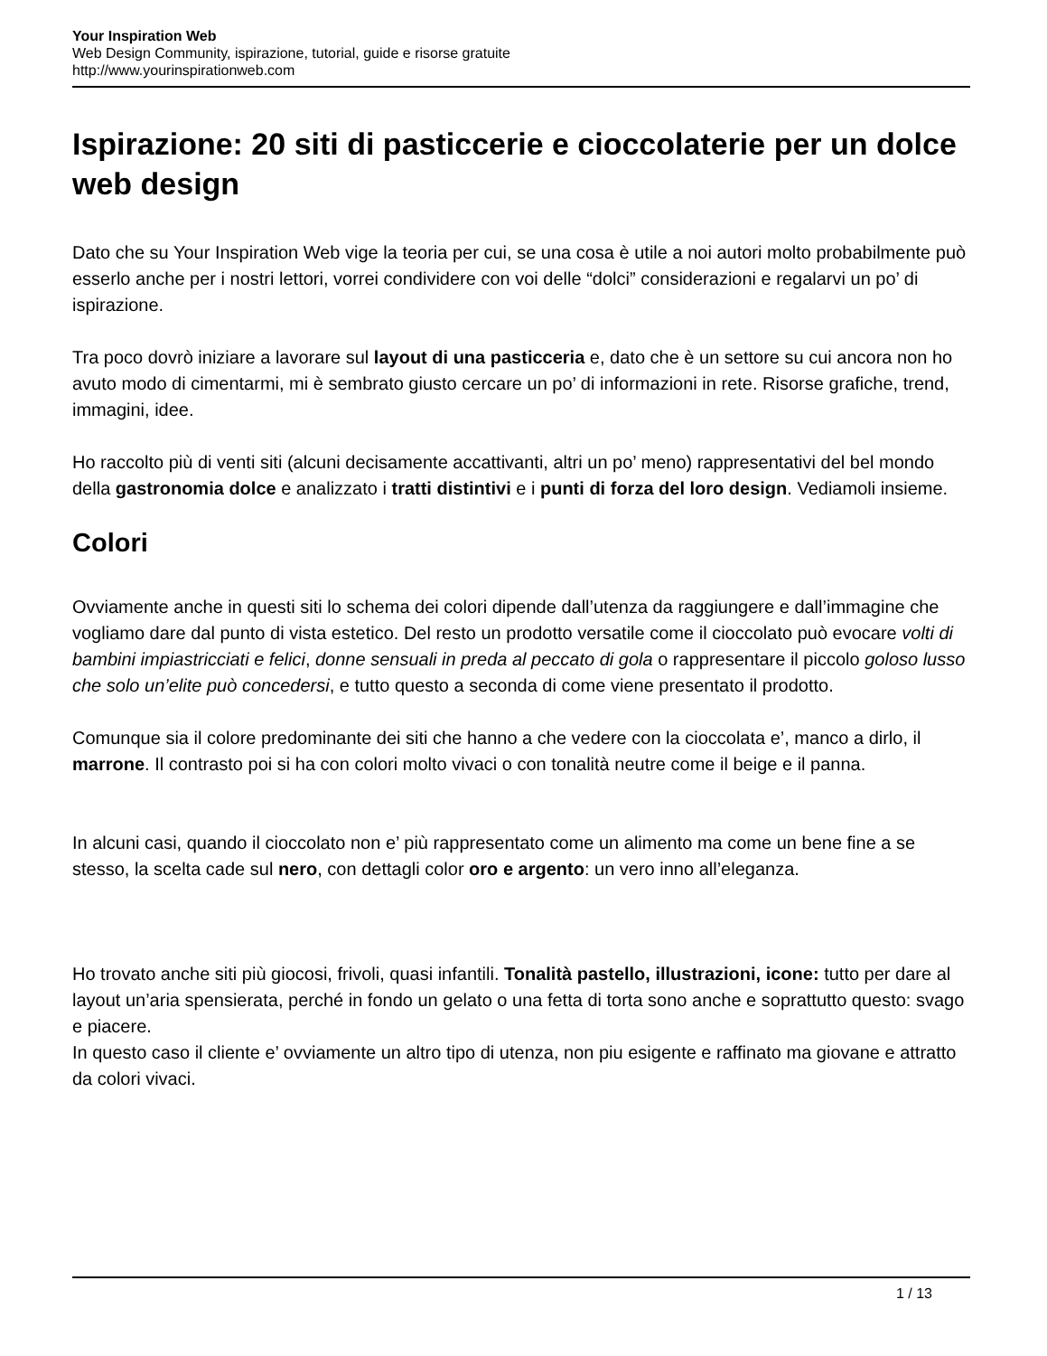Your Inspiration Web
Web Design Community, ispirazione, tutorial, guide e risorse gratuite
http://www.yourinspirationweb.com
Ispirazione: 20 siti di pasticcerie e cioccolaterie per un dolce web design
Dato che su Your Inspiration Web vige la teoria per cui, se una cosa è utile a noi autori molto probabilmente può esserlo anche per i nostri lettori, vorrei condividere con voi delle “dolci” considerazioni e regalarvi un po’ di ispirazione.
Tra poco dovrò iniziare a lavorare sul layout di una pasticceria e, dato che è un settore su cui ancora non ho avuto modo di cimentarmi, mi è sembrato giusto cercare un po’ di informazioni in rete. Risorse grafiche, trend, immagini, idee.
Ho raccolto più di venti siti (alcuni decisamente accattivanti, altri un po’ meno) rappresentativi del bel mondo della gastronomia dolce e analizzato i tratti distintivi e i punti di forza del loro design. Vediamoli insieme.
Colori
Ovviamente anche in questi siti lo schema dei colori dipende dall’utenza da raggiungere e dall’immagine che vogliamo dare dal punto di vista estetico. Del resto un prodotto versatile come il cioccolato può evocare volti di bambini impiastricciati e felici, donne sensuali in preda al peccato di gola o rappresentare il piccolo goloso lusso che solo un’elite può concedersi, e tutto questo a seconda di come viene presentato il prodotto.
Comunque sia il colore predominante dei siti che hanno a che vedere con la cioccolata e’, manco a dirlo, il marrone. Il contrasto poi si ha con colori molto vivaci o con tonalità neutre come il beige e il panna.
In alcuni casi, quando il cioccolato non e’ più rappresentato come un alimento ma come un bene fine a se stesso, la scelta cade sul nero, con dettagli color oro e argento: un vero inno all’eleganza.
Ho trovato anche siti più giocosi, frivoli, quasi infantili. Tonalità pastello, illustrazioni, icone: tutto per dare al layout un’aria spensierata, perché in fondo un gelato o una fetta di torta sono anche e soprattutto questo: svago e piacere.
In questo caso il cliente e’ ovviamente un altro tipo di utenza, non piu esigente e raffinato ma giovane e attratto da colori vivaci.
1 / 13